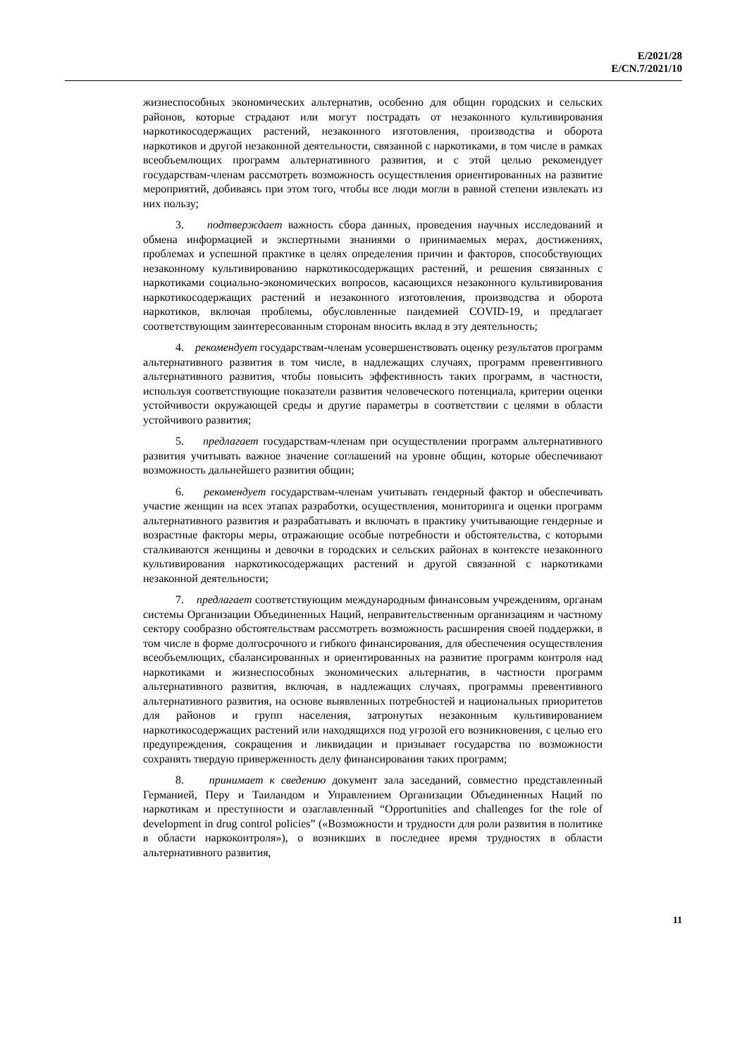E/2021/28
E/CN.7/2021/10
жизнеспособных экономических альтернатив, особенно для общин городских и сельских районов, которые страдают или могут пострадать от незаконного культивирования наркотикосодержащих растений, незаконного изготовления, производства и оборота наркотиков и другой незаконной деятельности, связанной с наркотиками, в том числе в рамках всеобъемлющих программ альтернативного развития, и с этой целью рекомендует государствам-членам рассмотреть возможность осуществления ориентированных на развитие мероприятий, добиваясь при этом того, чтобы все люди могли в равной степени извлекать из них пользу;
3. подтверждает важность сбора данных, проведения научных исследований и обмена информацией и экспертными знаниями о принимаемых мерах, достижениях, проблемах и успешной практике в целях определения причин и факторов, способствующих незаконному культивированию наркотикосодержащих растений, и решения связанных с наркотиками социально-экономических вопросов, касающихся незаконного культивирования наркотикосодержащих растений и незаконного изготовления, производства и оборота наркотиков, включая проблемы, обусловленные пандемией COVID-19, и предлагает соответствующим заинтересованным сторонам вносить вклад в эту деятельность;
4. рекомендует государствам-членам усовершенствовать оценку результатов программ альтернативного развития в том числе, в надлежащих случаях, программ превентивного альтернативного развития, чтобы повысить эффективность таких программ, в частности, используя соответствующие показатели развития человеческого потенциала, критерии оценки устойчивости окружающей среды и другие параметры в соответствии с целями в области устойчивого развития;
5. предлагает государствам-членам при осуществлении программ альтернативного развития учитывать важное значение соглашений на уровне общин, которые обеспечивают возможность дальнейшего развития общин;
6. рекомендует государствам-членам учитывать гендерный фактор и обеспечивать участие женщин на всех этапах разработки, осуществления, мониторинга и оценки программ альтернативного развития и разрабатывать и включать в практику учитывающие гендерные и возрастные факторы меры, отражающие особые потребности и обстоятельства, с которыми сталкиваются женщины и девочки в городских и сельских районах в контексте незаконного культивирования наркотикосодержащих растений и другой связанной с наркотиками незаконной деятельности;
7. предлагает соответствующим международным финансовым учреждениям, органам системы Организации Объединенных Наций, неправительственным организациям и частному сектору сообразно обстоятельствам рассмотреть возможность расширения своей поддержки, в том числе в форме долгосрочного и гибкого финансирования, для обеспечения осуществления всеобъемлющих, сбалансированных и ориентированных на развитие программ контроля над наркотиками и жизнеспособных экономических альтернатив, в частности программ альтернативного развития, включая, в надлежащих случаях, программы превентивного альтернативного развития, на основе выявленных потребностей и национальных приоритетов для районов и групп населения, затронутых незаконным культивированием наркотикосодержащих растений или находящихся под угрозой его возникновения, с целью его предупреждения, сокращения и ликвидации и призывает государства по возможности сохранять твердую приверженность делу финансирования таких программ;
8. принимает к сведению документ зала заседаний, совместно представленный Германией, Перу и Таиландом и Управлением Организации Объединенных Наций по наркотикам и преступности и озаглавленный “Opportunities and challenges for the role of development in drug control policies” («Возможности и трудности для роли развития в политике в области наркоконтроля»), о возникших в последнее время трудностях в области альтернативного развития,
11